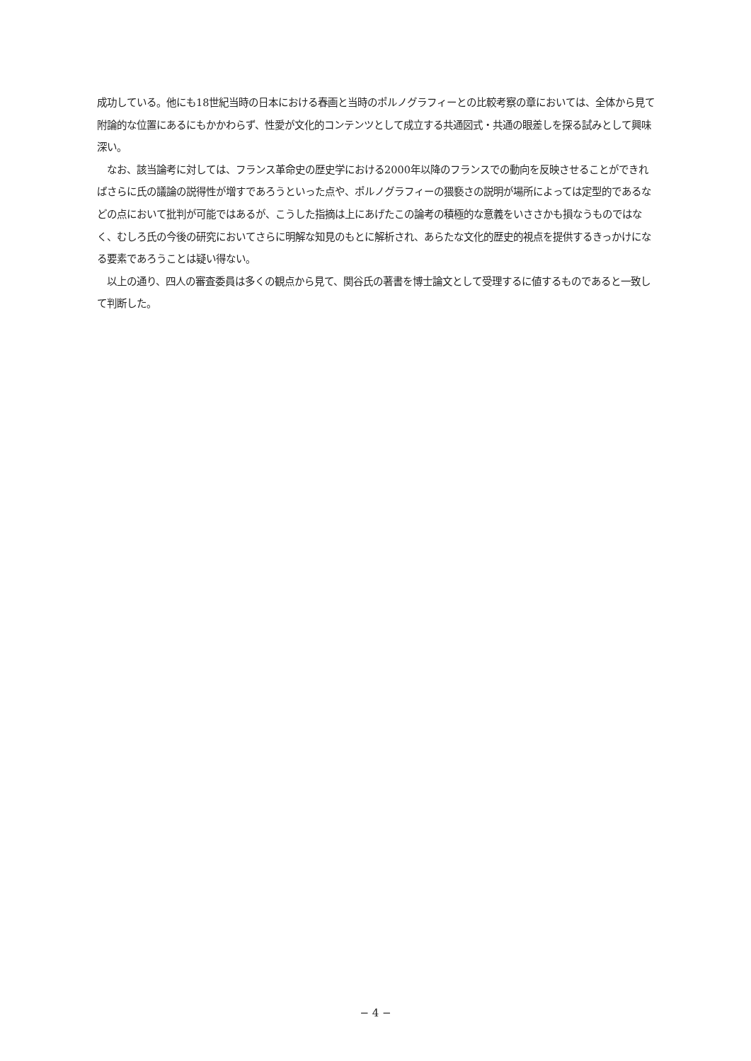成功している。他にも18世紀当時の日本における春画と当時のポルノグラフィーとの比較考察の章においては、全体から見て附論的な位置にあるにもかかわらず、性愛が文化的コンテンツとして成立する共通図式・共通の眼差しを探る試みとして興味深い。
　なお、該当論考に対しては、フランス革命史の歴史学における2000年以降のフランスでの動向を反映させることができればさらに氏の議論の説得性が増すであろうといった点や、ポルノグラフィーの猥褻さの説明が場所によっては定型的であるなどの点において批判が可能ではあるが、こうした指摘は上にあげたこの論考の積極的な意義をいささかも損なうものではなく、むしろ氏の今後の研究においてさらに明解な知見のもとに解析され、あらたな文化的歴史的視点を提供するきっかけになる要素であろうことは疑い得ない。
　以上の通り、四人の審査委員は多くの観点から見て、関谷氏の著書を博士論文として受理するに値するものであると一致して判断した。
− 4 −